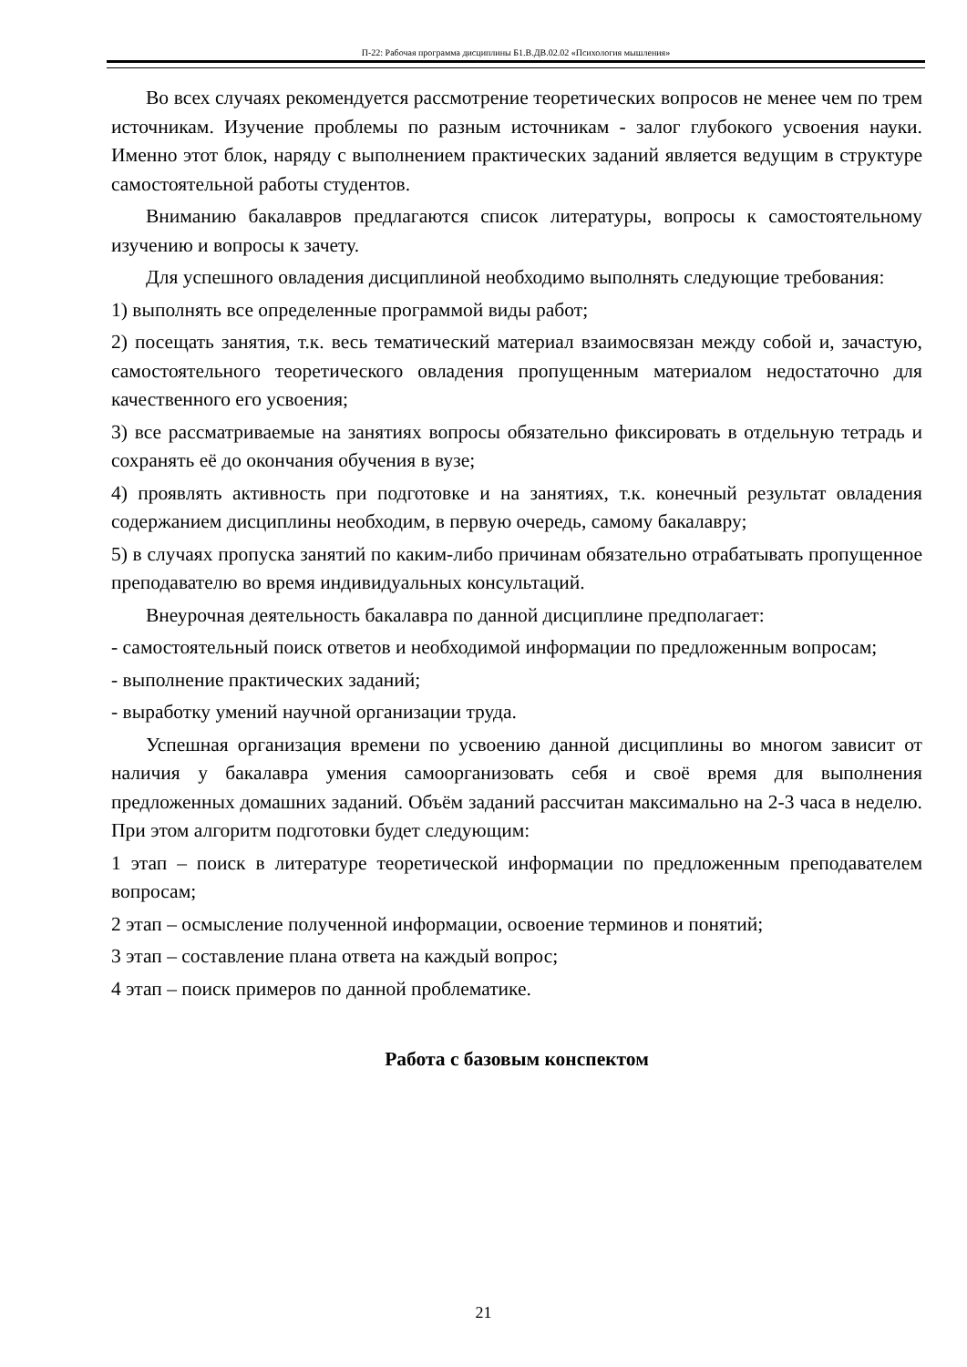П-22: Рабочая программа дисциплины Б1.В.ДВ.02.02 «Психология мышления»
Во всех случаях рекомендуется рассмотрение теоретических вопросов не менее чем по трем источникам. Изучение проблемы по разным источникам - залог глубокого усвоения науки. Именно этот блок, наряду с выполнением практических заданий является ведущим в структуре самостоятельной работы студентов.
Вниманию бакалавров предлагаются список литературы, вопросы к самостоятельному изучению и вопросы к зачету.
Для успешного овладения дисциплиной необходимо выполнять следующие требования:
1) выполнять все определенные программой виды работ;
2) посещать занятия, т.к. весь тематический материал взаимосвязан между собой и, зачастую, самостоятельного теоретического овладения пропущенным материалом недостаточно для качественного его усвоения;
3) все рассматриваемые на занятиях вопросы обязательно фиксировать в отдельную тетрадь и сохранять её до окончания обучения в вузе;
4) проявлять активность при подготовке и на занятиях, т.к. конечный результат овладения содержанием дисциплины необходим, в первую очередь, самому бакалавру;
5) в случаях пропуска занятий по каким-либо причинам обязательно отрабатывать пропущенное преподавателю во время индивидуальных консультаций.
Внеурочная деятельность бакалавра по данной дисциплине предполагает:
- самостоятельный поиск ответов и необходимой информации по предложенным вопросам;
- выполнение практических заданий;
- выработку умений научной организации труда.
Успешная организация времени по усвоению данной дисциплины во многом зависит от наличия у бакалавра умения самоорганизовать себя и своё время для выполнения предложенных домашних заданий. Объём заданий рассчитан максимально на 2-3 часа в неделю. При этом алгоритм подготовки будет следующим:
1 этап – поиск в литературе теоретической информации по предложенным преподавателем вопросам;
2 этап – осмысление полученной информации, освоение терминов и понятий;
3 этап – составление плана ответа на каждый вопрос;
4 этап – поиск примеров по данной проблематике.
Работа с базовым конспектом
21